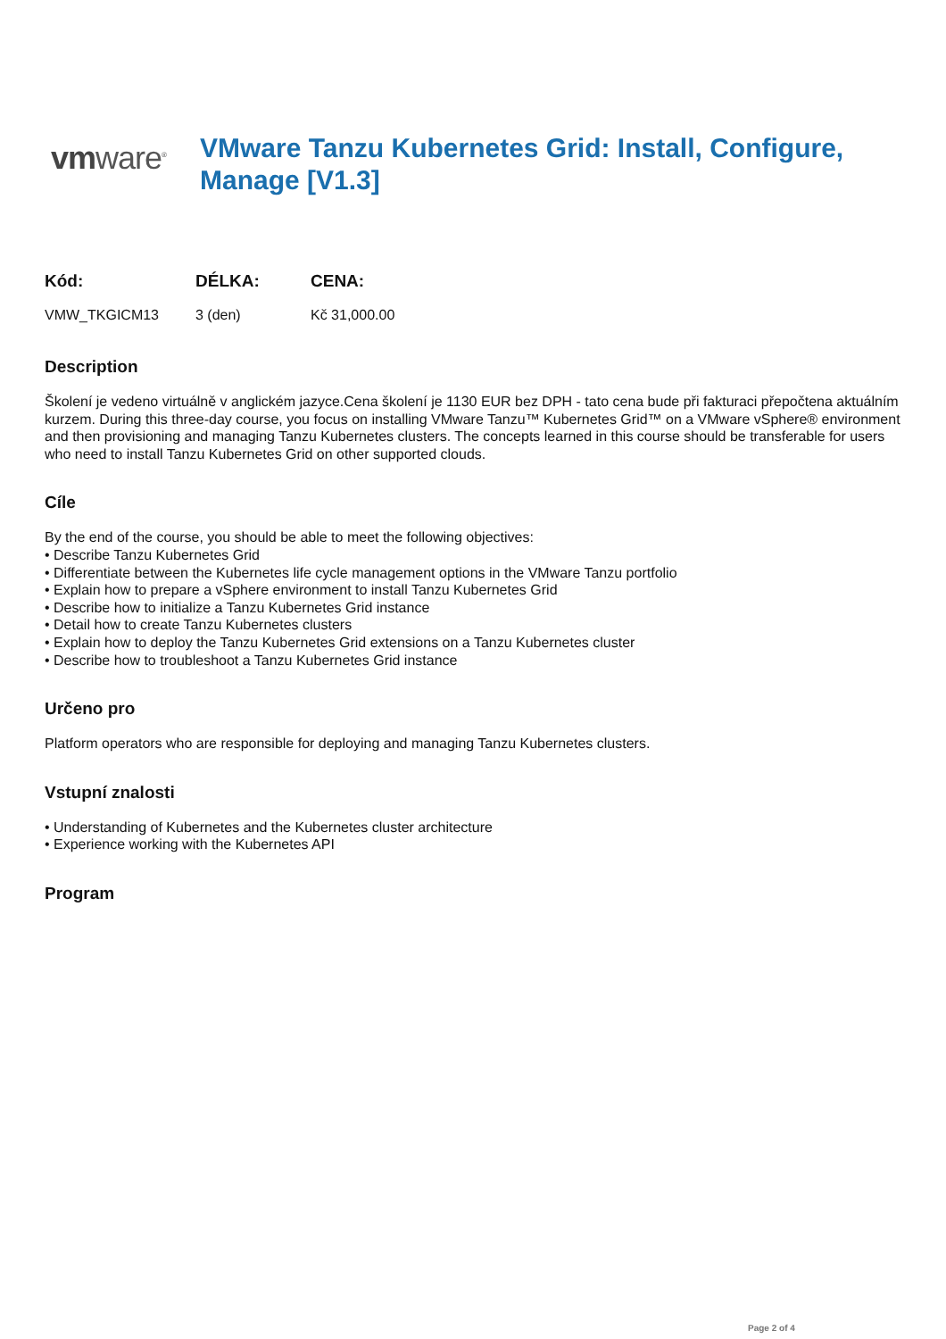vmware<sup>®</sup>
VMware Tanzu Kubernetes Grid: Install, Configure, Manage [V1.3]
| Kód: | DÉLKA: | CENA: |
| --- | --- | --- |
| VMW_TKGICM13 | 3 (den) | Kč 31,000.00 |
Description
Školení je vedeno virtuálně v anglickém jazyce.Cena školení je 1130 EUR bez DPH - tato cena bude při fakturaci přepočtena aktuálním kurzem. During this three-day course, you focus on installing VMware Tanzu™ Kubernetes Grid™ on a VMware vSphere® environment and then provisioning and managing Tanzu Kubernetes clusters. The concepts learned in this course should be transferable for users who need to install Tanzu Kubernetes Grid on other supported clouds.
Cíle
By the end of the course, you should be able to meet the following objectives:
• Describe Tanzu Kubernetes Grid
• Differentiate between the Kubernetes life cycle management options in the VMware Tanzu portfolio
• Explain how to prepare a vSphere environment to install Tanzu Kubernetes Grid
• Describe how to initialize a Tanzu Kubernetes Grid instance
• Detail how to create Tanzu Kubernetes clusters
• Explain how to deploy the Tanzu Kubernetes Grid extensions on a Tanzu Kubernetes cluster
• Describe how to troubleshoot a Tanzu Kubernetes Grid instance
Určeno pro
Platform operators who are responsible for deploying and managing Tanzu Kubernetes clusters.
Vstupní znalosti
• Understanding of Kubernetes and the Kubernetes cluster architecture
• Experience working with the Kubernetes API
Program
Page 2 of 4